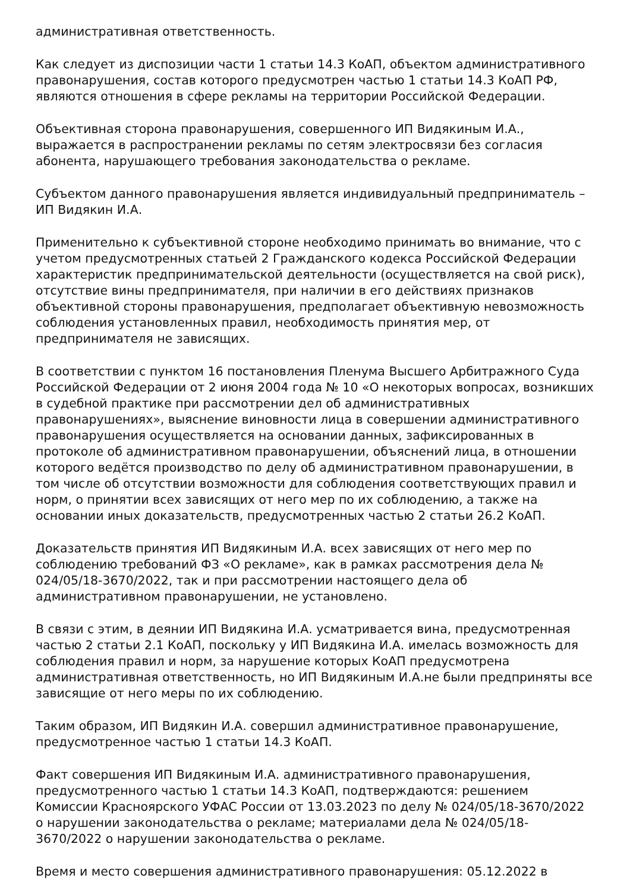административная ответственность.
Как следует из диспозиции части 1 статьи 14.3 КоАП, объектом административного правонарушения, состав которого предусмотрен частью 1 статьи 14.3 КоАП РФ, являются отношения в сфере рекламы на территории Российской Федерации.
Объективная сторона правонарушения, совершенного ИП Видякиным И.А., выражается в распространении рекламы по сетям электросвязи без согласия абонента, нарушающего требования законодательства о рекламе.
Субъектом данного правонарушения является индивидуальный предприниматель – ИП Видякин И.А.
Применительно к субъективной стороне необходимо принимать во внимание, что с учетом предусмотренных статьей 2 Гражданского кодекса Российской Федерации характеристик предпринимательской деятельности (осуществляется на свой риск), отсутствие вины предпринимателя, при наличии в его действиях признаков объективной стороны правонарушения, предполагает объективную невозможность соблюдения установленных правил, необходимость принятия мер, от предпринимателя не зависящих.
В соответствии с пунктом 16 постановления Пленума Высшего Арбитражного Суда Российской Федерации от 2 июня 2004 года № 10 «О некоторых вопросах, возникших в судебной практике при рассмотрении дел об административных правонарушениях», выяснение виновности лица в совершении административного правонарушения осуществляется на основании данных, зафиксированных в протоколе об административном правонарушении, объяснений лица, в отношении которого ведётся производство по делу об административном правонарушении, в том числе об отсутствии возможности для соблюдения соответствующих правил и норм, о принятии всех зависящих от него мер по их соблюдению, а также на основании иных доказательств, предусмотренных частью 2 статьи 26.2 КоАП.
Доказательств принятия ИП Видякиным И.А. всех зависящих от него мер по соблюдению требований ФЗ «О рекламе», как в рамках рассмотрения дела № 024/05/18-3670/2022, так и при рассмотрении настоящего дела об административном правонарушении, не установлено.
В связи с этим, в деянии ИП Видякина И.А. усматривается вина, предусмотренная частью 2 статьи 2.1 КоАП, поскольку у ИП Видякина И.А. имелась возможность для соблюдения правил и норм, за нарушение которых КоАП предусмотрена административная ответственность, но ИП Видякиным И.А.не были предприняты все зависящие от него меры по их соблюдению.
Таким образом, ИП Видякин И.А. совершил административное правонарушение, предусмотренное частью 1 статьи 14.3 КоАП.
Факт совершения ИП Видякиным И.А. административного правонарушения, предусмотренного частью 1 статьи 14.3 КоАП, подтверждаются: решением Комиссии Красноярского УФАС России от 13.03.2023 по делу № 024/05/18-3670/2022 о нарушении законодательства о рекламе; материалами дела № 024/05/18-3670/2022 о нарушении законодательства о рекламе.
Время и место совершения административного правонарушения: 05.12.2022 в